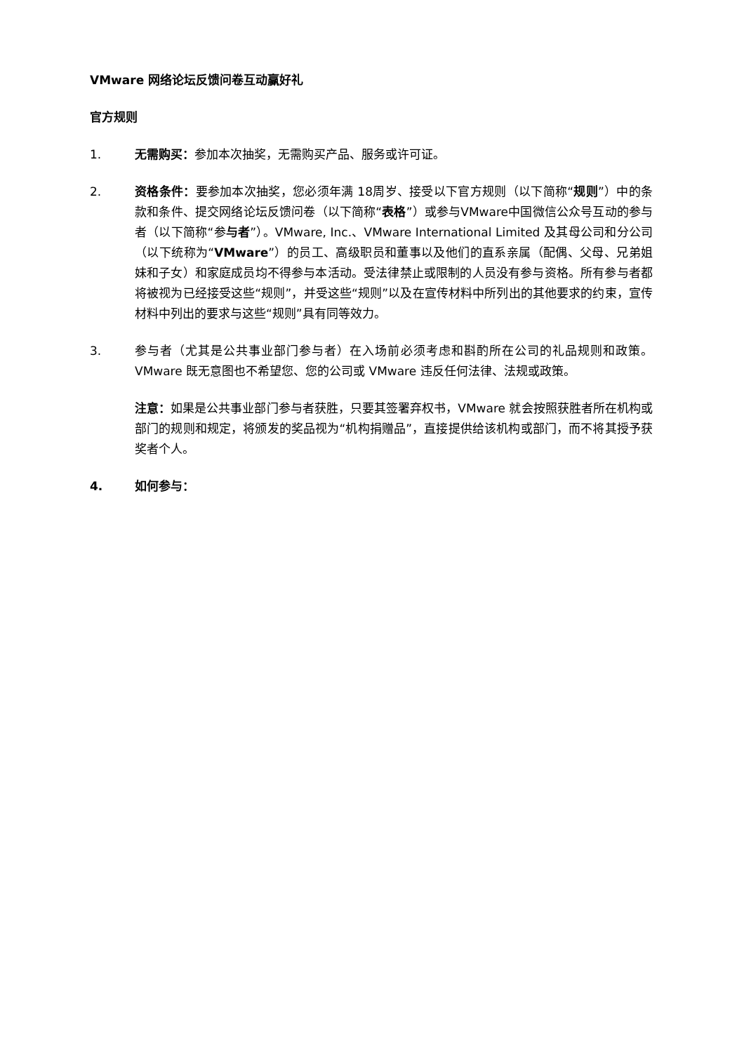VMware 网络论坛反馈问卷互动赢好礼
官方规则
1. 无需购买：参加本次抽奖，无需购买产品、服务或许可证。
2. 资格条件：要参加本次抽奖，您必须年满 18周岁、接受以下官方规则（以下简称“规则”）中的条款和条件、提交网络论坛反馈问卷（以下简称“表格”）或参与VMware中国微信公众号互动的参与者（以下简称“参与者”）。VMware, Inc.、VMware International Limited 及其母公司和分公司（以下统称为“VMware”）的员工、高级职员和董事以及他们的直系亲属（配偶、父母、兄弟姐妹和子女）和家庭成员均不得参与本活动。受法律禁止或限制的人员没有参与资格。所有参与者都将被视为已经接受这些“规则”，并受这些“规则”以及在宣传材料中所列出的其他要求的约束，宣传材料中列出的要求与这些“规则”具有同等效力。
3. 参与者（尤其是公共事业部门参与者）在入场前必须考虑和斟酌所在公司的礼品规则和政策。VMware 既无意图也不希望您、您的公司或 VMware 违反任何法律、法规或政策。
注意：如果是公共事业部门参与者获胜，只要其签署弃权书，VMware 就会按照获胜者所在机构或部门的规则和规定，将颁发的奖品视为“机构捐赠品”，直接提供给该机构或部门，而不将其授予获奖者个人。
4. 如何参与：